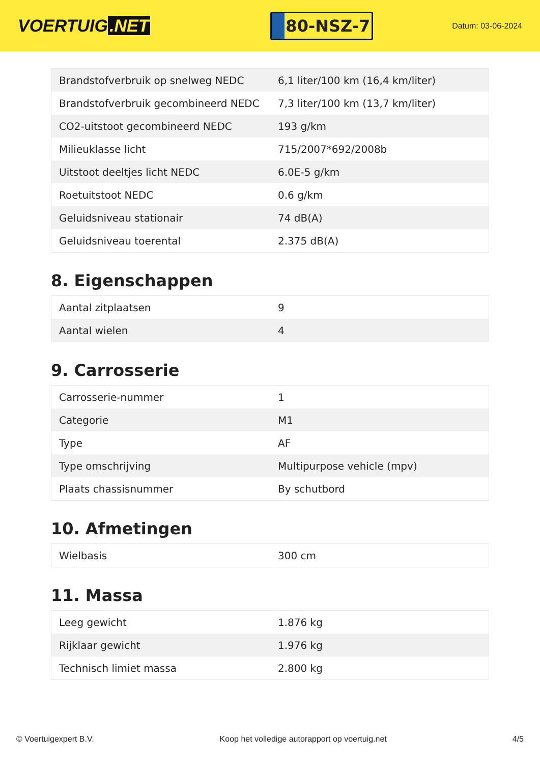VOERTUIG.NET
80-NSZ-7
Datum: 03-06-2024
| Brandstofverbruik op snelweg NEDC | 6,1 liter/100 km (16,4 km/liter) |
| Brandstofverbruik gecombineerd NEDC | 7,3 liter/100 km (13,7 km/liter) |
| CO2-uitstoot gecombineerd NEDC | 193 g/km |
| Milieuklasse licht | 715/2007*692/2008b |
| Uitstoot deeltjes licht NEDC | 6.0E-5 g/km |
| Roetuitstoot NEDC | 0.6 g/km |
| Geluidsniveau stationair | 74 dB(A) |
| Geluidsniveau toerental | 2.375 dB(A) |
8. Eigenschappen
| Aantal zitplaatsen | 9 |
| Aantal wielen | 4 |
9. Carrosserie
| Carrosserie-nummer | 1 |
| Categorie | M1 |
| Type | AF |
| Type omschrijving | Multipurpose vehicle (mpv) |
| Plaats chassisnummer | By schutbord |
10. Afmetingen
| Wielbasis | 300 cm |
11. Massa
| Leeg gewicht | 1.876 kg |
| Rijklaar gewicht | 1.976 kg |
| Technisch limiet massa | 2.800 kg |
© Voertuigexpert B.V. Koop het volledige autorapport op voertuig.net 4/5